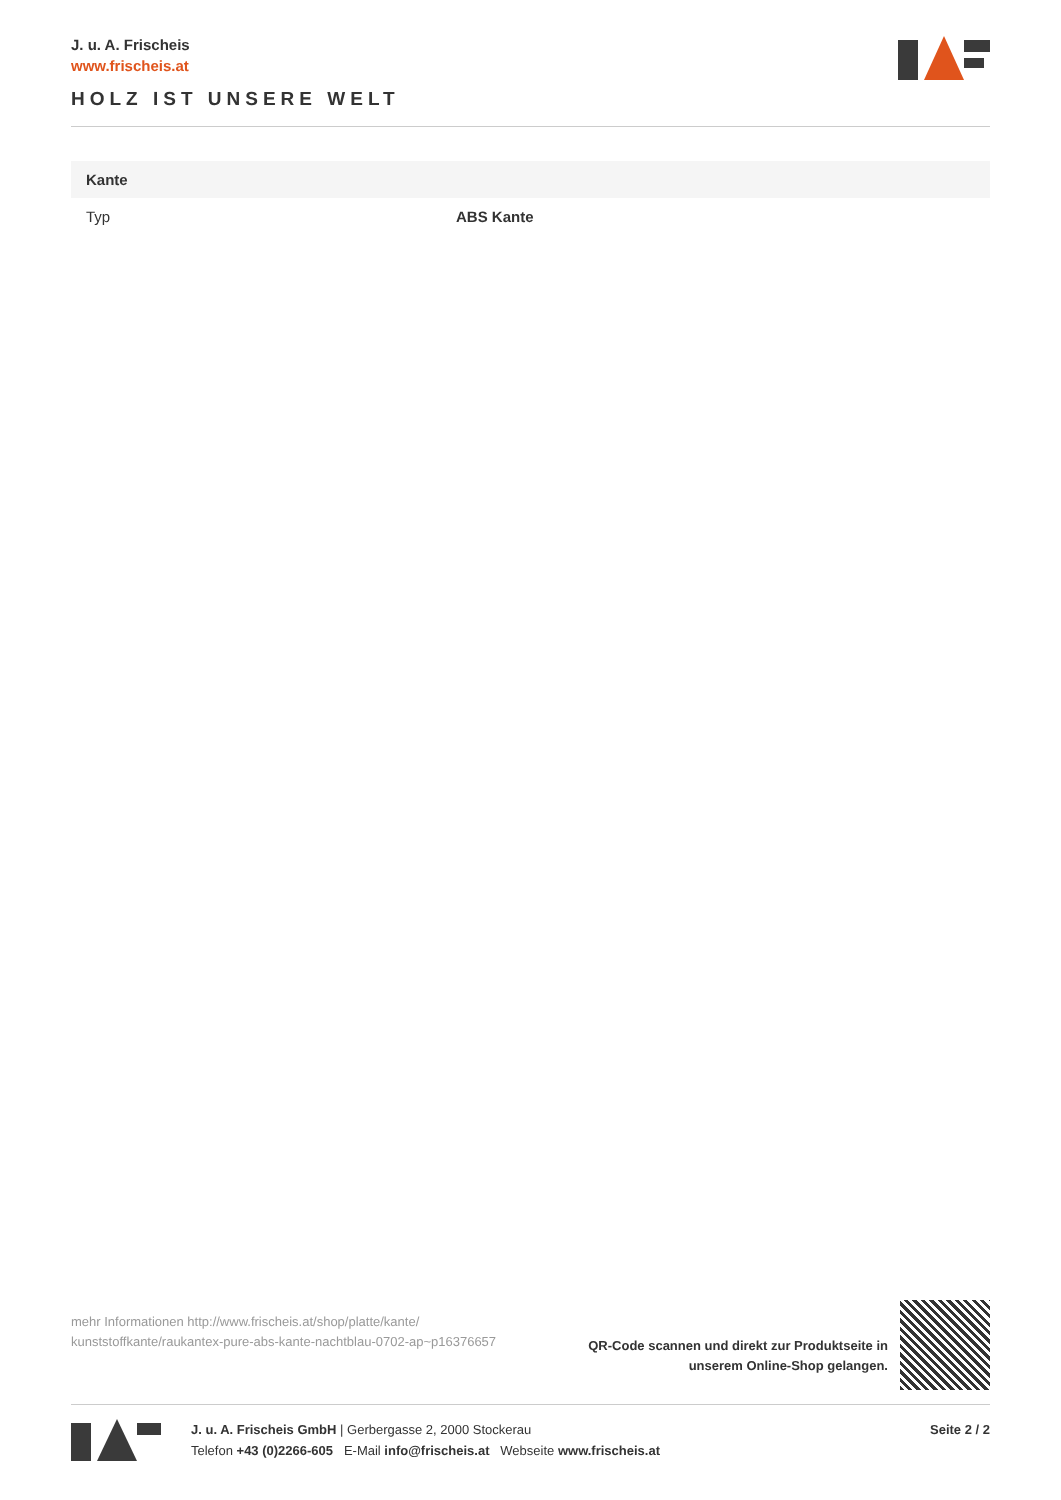J. u. A. Frischeis
www.frischeis.at
HOLZ IST UNSERE WELT
| Kante | |
| --- | --- |
| Typ | ABS Kante |
mehr Informationen http://www.frischeis.at/shop/platte/kante/ kunststoffkante/raukantex-pure-abs-kante-nachtblau-0702-ap~p16376657
QR-Code scannen und direkt zur Produktseite in
unserem Online-Shop gelangen.
J. u. A. Frischeis GmbH | Gerbergasse 2, 2000 Stockerau
Telefon +43 (0)2266-605 E-Mail info@frischeis.at Webseite www.frischeis.at
Seite 2 / 2